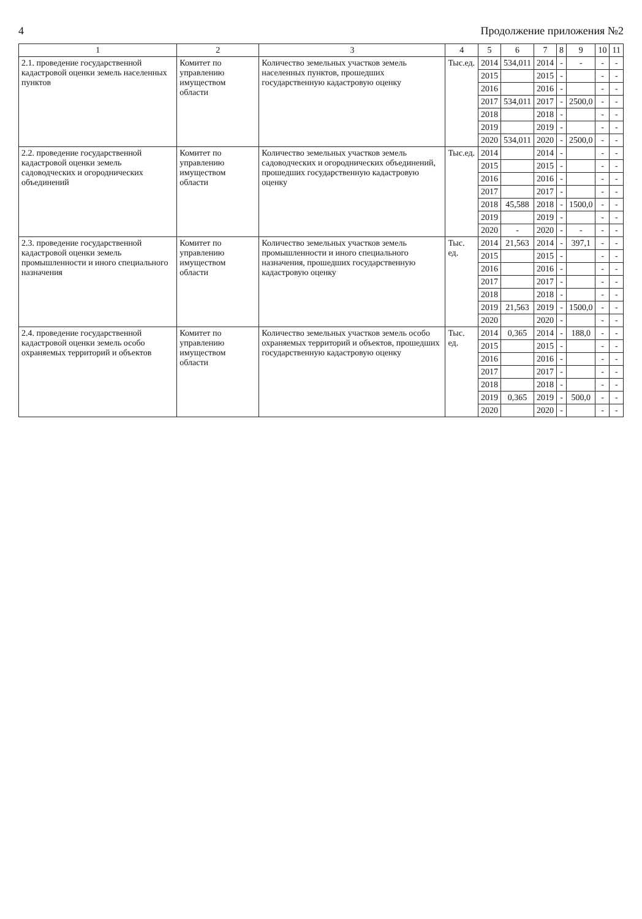4 Продолжение приложения №2
| 1 | 2 | 3 | 4 | 5 | 6 | 7 | 8 | 9 | 10 | 11 |
| --- | --- | --- | --- | --- | --- | --- | --- | --- | --- | --- |
| 2.1. проведение государственной кадастровой оценки земель населенных пунктов | Комитет по управлению имуществом области | Количество земельных участков земель населенных пунктов, прошедших государственную кадастровую оценку | Тыс.ед. | 2014 | 534,011 | 2014 | - | - | - | - |
| | | | | 2015 | | 2015 | - | | - | - |
| | | | | 2016 | | 2016 | - | | - | - |
| | | | | 2017 | 534,011 | 2017 | - | 2500,0 | - | - |
| | | | | 2018 | | 2018 | - | | - | - |
| | | | | 2019 | | 2019 | - | | - | - |
| | | | | 2020 | 534,011 | 2020 | - | 2500,0 | - | - |
| 2.2. проведение государственной кадастровой оценки земель садоводческих и огороднических объединений | Комитет по управлению имуществом области | Количество земельных участков земель садоводческих и огороднических объединений, прошедших государственную кадастровую оценку | Тыс.ед. | 2014 | | 2014 | - | | - | - |
| | | | | 2015 | | 2015 | - | | - | - |
| | | | | 2016 | | 2016 | - | | - | - |
| | | | | 2017 | | 2017 | - | | - | - |
| | | | | 2018 | 45,588 | 2018 | - | 1500,0 | - | - |
| | | | | 2019 | | 2019 | - | | - | - |
| | | | | 2020 | - | 2020 | - | - | - | - |
| 2.3. проведение государственной кадастровой оценки земель промышленности и иного специального назначения | Комитет по управлению имуществом области | Количество земельных участков земель промышленности и иного специального назначения, прошедших государственную кадастровую оценку | Тыс. ед. | 2014 | 21,563 | 2014 | - | 397,1 | - | - |
| | | | | 2015 | | 2015 | - | | - | - |
| | | | | 2016 | | 2016 | - | | - | - |
| | | | | 2017 | | 2017 | - | | - | - |
| | | | | 2018 | | 2018 | - | | - | - |
| | | | | 2019 | 21,563 | 2019 | - | 1500,0 | - | - |
| | | | | 2020 | | 2020 | - | | - | - |
| 2.4. проведение государственной кадастровой оценки земель особо охраняемых территорий и объектов | Комитет по управлению имуществом области | Количество земельных участков земель особо охраняемых территорий и объектов, прошедших государственную кадастровую оценку | Тыс. ед. | 2014 | 0,365 | 2014 | - | 188,0 | - | - |
| | | | | 2015 | | 2015 | - | | - | - |
| | | | | 2016 | | 2016 | - | | - | - |
| | | | | 2017 | | 2017 | - | | - | - |
| | | | | 2018 | | 2018 | - | | - | - |
| | | | | 2019 | 0,365 | 2019 | - | 500,0 | - | - |
| | | | | 2020 | | 2020 | - | | - | - |